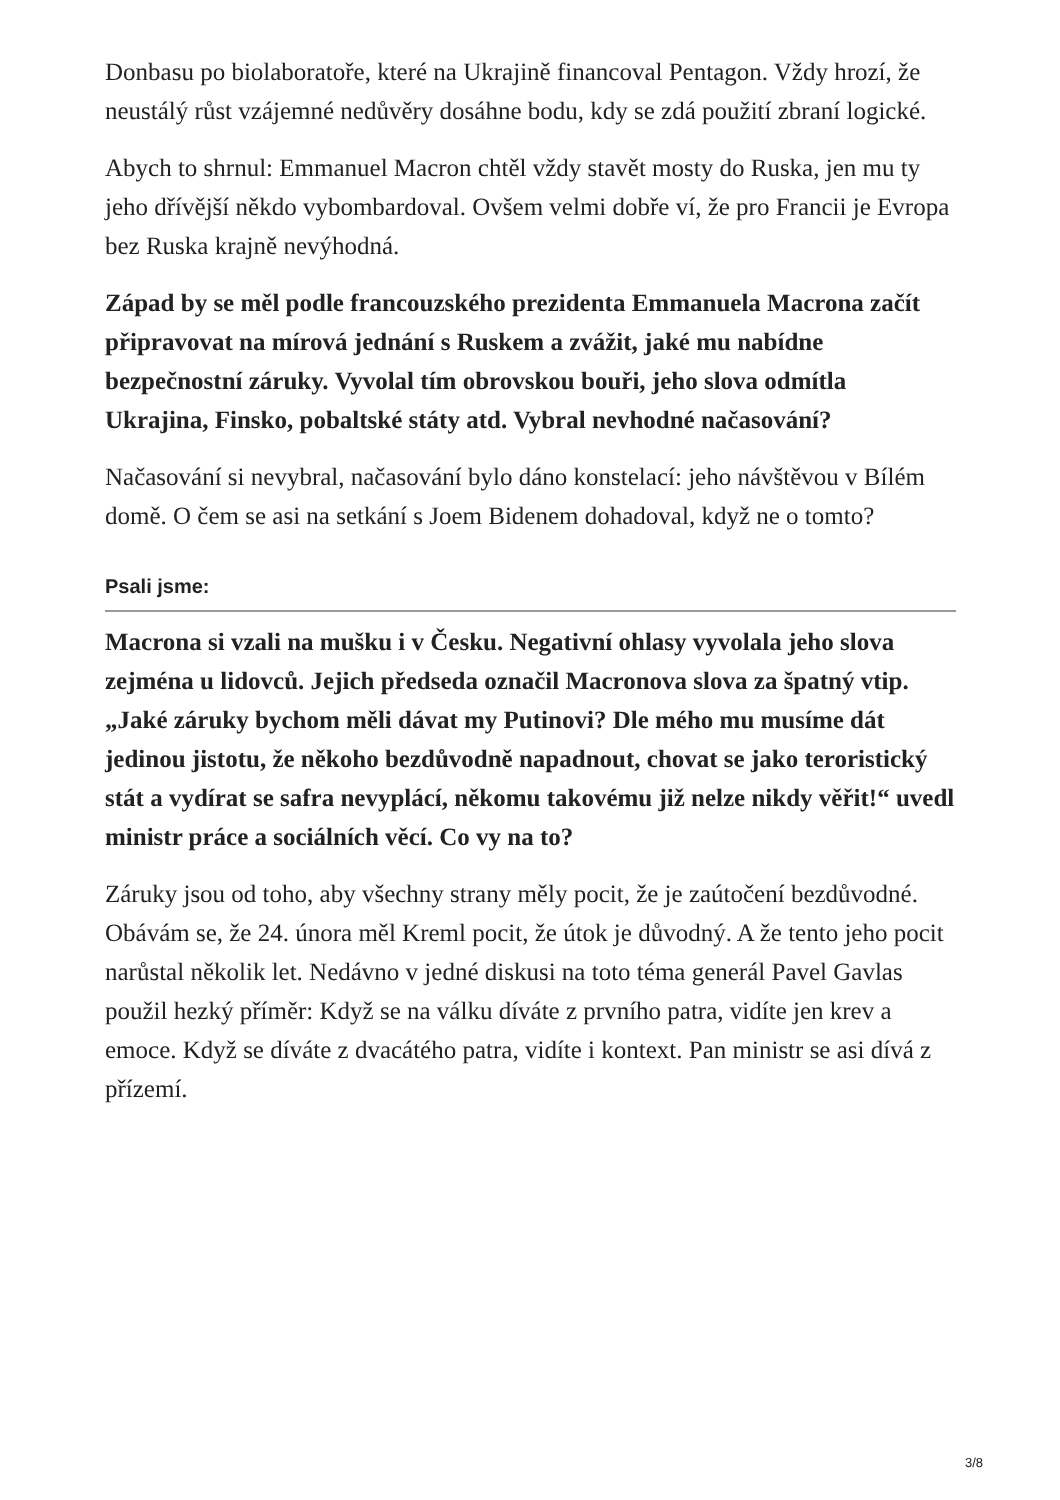Donbasu po biolaboratoře, které na Ukrajině financoval Pentagon. Vždy hrozí, že neustálý růst vzájemné nedůvěry dosáhne bodu, kdy se zdá použití zbraní logické.
Abych to shrnul: Emmanuel Macron chtěl vždy stavět mosty do Ruska, jen mu ty jeho dřívější někdo vybombardoval. Ovšem velmi dobře ví, že pro Francii je Evropa bez Ruska krajně nevýhodná.
Západ by se měl podle francouzského prezidenta Emmanuela Macrona začít připravovat na mírová jednání s Ruskem a zvážit, jaké mu nabídne bezpečnostní záruky. Vyvolal tím obrovskou bouři, jeho slova odmítla Ukrajina, Finsko, pobaltské státy atd. Vybral nevhodné načasování?
Načasování si nevybral, načasování bylo dáno konstelací: jeho návštěvou v Bílém domě. O čem se asi na setkání s Joem Bidenem dohadoval, když ne o tomto?
Psali jsme:
Macrona si vzali na mušku i v Česku. Negativní ohlasy vyvolala jeho slova zejména u lidovců. Jejich předseda označil Macronova slova za špatný vtip. „Jaké záruky bychom měli dávat my Putinovi? Dle mého mu musíme dát jedinou jistotu, že někoho bezdůvodně napadnout, chovat se jako teroristický stát a vydírat se safra nevyplácí, někomu takovému již nelze nikdy věřit!“ uvedl ministr práce a sociálních věcí. Co vy na to?
Záruky jsou od toho, aby všechny strany měly pocit, že je zaútočení bezdůvodné. Obávám se, že 24. února měl Kreml pocit, že útok je důvodný. A že tento jeho pocit narůstal několik let. Nedávno v jedné diskusi na toto téma generál Pavel Gavlas použil hezký příměr: Když se na válku díváte z prvního patra, vidíte jen krev a emoce. Když se díváte z dvacátého patra, vidíte i kontext. Pan ministr se asi dívá z přízemí.
3/8